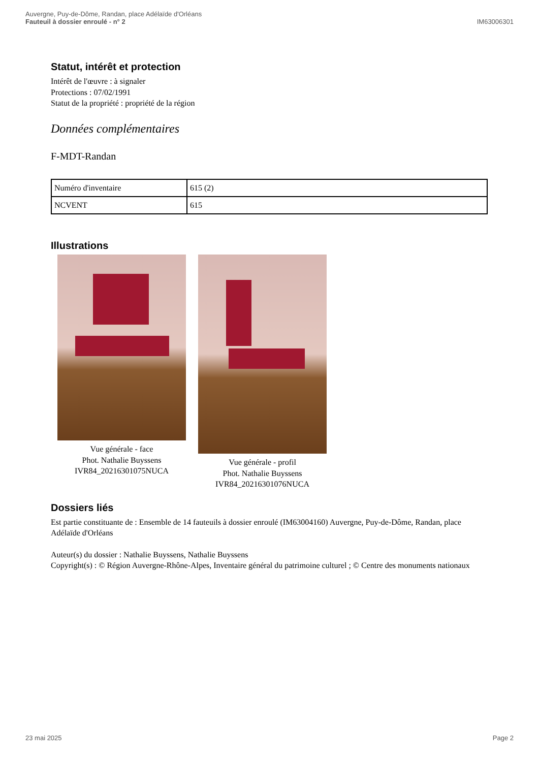Auvergne, Puy-de-Dôme, Randan, place Adélaïde d'Orléans
Fauteuil à dossier enroulé - n° 2
IM63006301
Statut, intérêt et protection
Intérêt de l'œuvre : à signaler
Protections : 07/02/1991
Statut de la propriété : propriété de la région
Données complémentaires
F-MDT-Randan
| Numéro d'inventaire | 615 (2) |
| NCVENT | 615 |
Illustrations
Vue générale - face
Phot. Nathalie Buyssens
IVR84_20216301075NUCA
Vue générale - profil
Phot. Nathalie Buyssens
IVR84_20216301076NUCA
Dossiers liés
Est partie constituante de : Ensemble de 14 fauteuils à dossier enroulé (IM63004160) Auvergne, Puy-de-Dôme, Randan, place Adélaïde d'Orléans
Auteur(s) du dossier : Nathalie Buyssens, Nathalie Buyssens
Copyright(s) : © Région Auvergne-Rhône-Alpes, Inventaire général du patrimoine culturel ; © Centre des monuments nationaux
23 mai 2025 Page 2